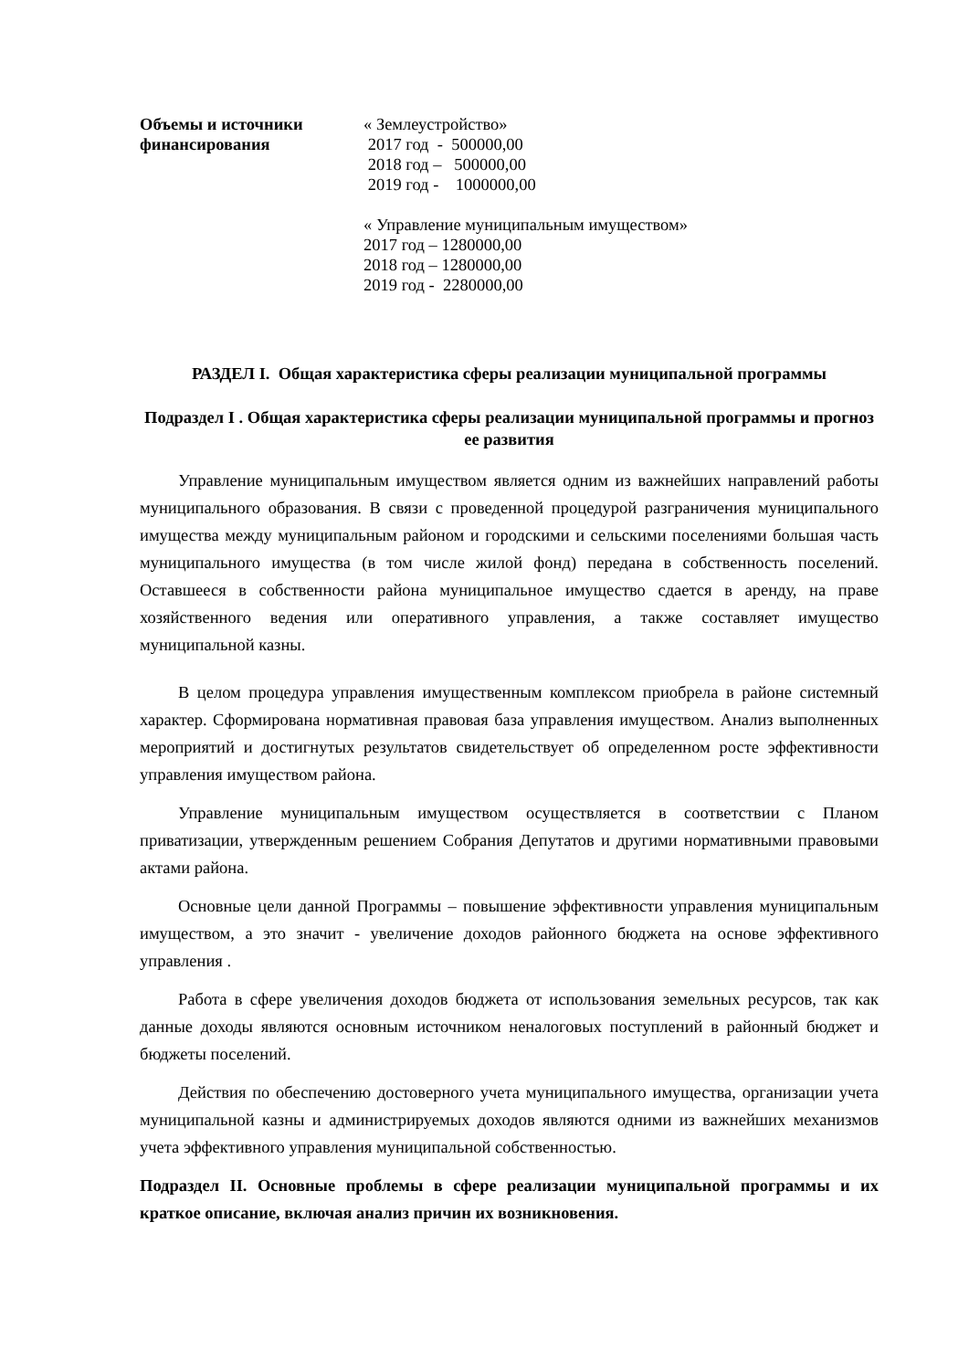Объемы и источники
финансирования
« Землеустройство»
2017 год - 500000,00
2018 год – 500000,00
2019 год - 1000000,00
« Управление муниципальным имуществом»
2017 год – 1280000,00
2018 год – 1280000,00
2019 год - 2280000,00
РАЗДЕЛ I. Общая характеристика сферы реализации муниципальной программы
Подраздел I . Общая характеристика сферы реализации муниципальной программы и прогноз ее развития
Управление муниципальным имуществом является одним из важнейших направлений работы муниципального образования. В связи с проведенной процедурой разграничения муниципального имущества между муниципальным районом и городскими и сельскими поселениями большая часть муниципального имущества (в том числе жилой фонд) передана в собственность поселений. Оставшееся в собственности района муниципальное имущество сдается в аренду, на праве хозяйственного ведения или оперативного управления, а также составляет имущество муниципальной казны.
В целом процедура управления имущественным комплексом приобрела в районе системный характер. Сформирована нормативная правовая база управления имуществом. Анализ выполненных мероприятий и достигнутых результатов свидетельствует об определенном росте эффективности управления имуществом района.
Управление муниципальным имуществом осуществляется в соответствии с Планом приватизации, утвержденным решением Собрания Депутатов и другими нормативными правовыми актами района.
Основные цели данной Программы – повышение эффективности управления муниципальным имуществом, а это значит - увеличение доходов районного бюджета на основе эффективного управления .
Работа в сфере увеличения доходов бюджета от использования земельных ресурсов, так как данные доходы являются основным источником неналоговых поступлений в районный бюджет и бюджеты поселений.
Действия по обеспечению достоверного учета муниципального имущества, организации учета муниципальной казны и администрируемых доходов являются одними из важнейших механизмов учета эффективного управления муниципальной собственностью.
Подраздел II. Основные проблемы в сфере реализации муниципальной программы и их краткое описание, включая анализ причин их возникновения.